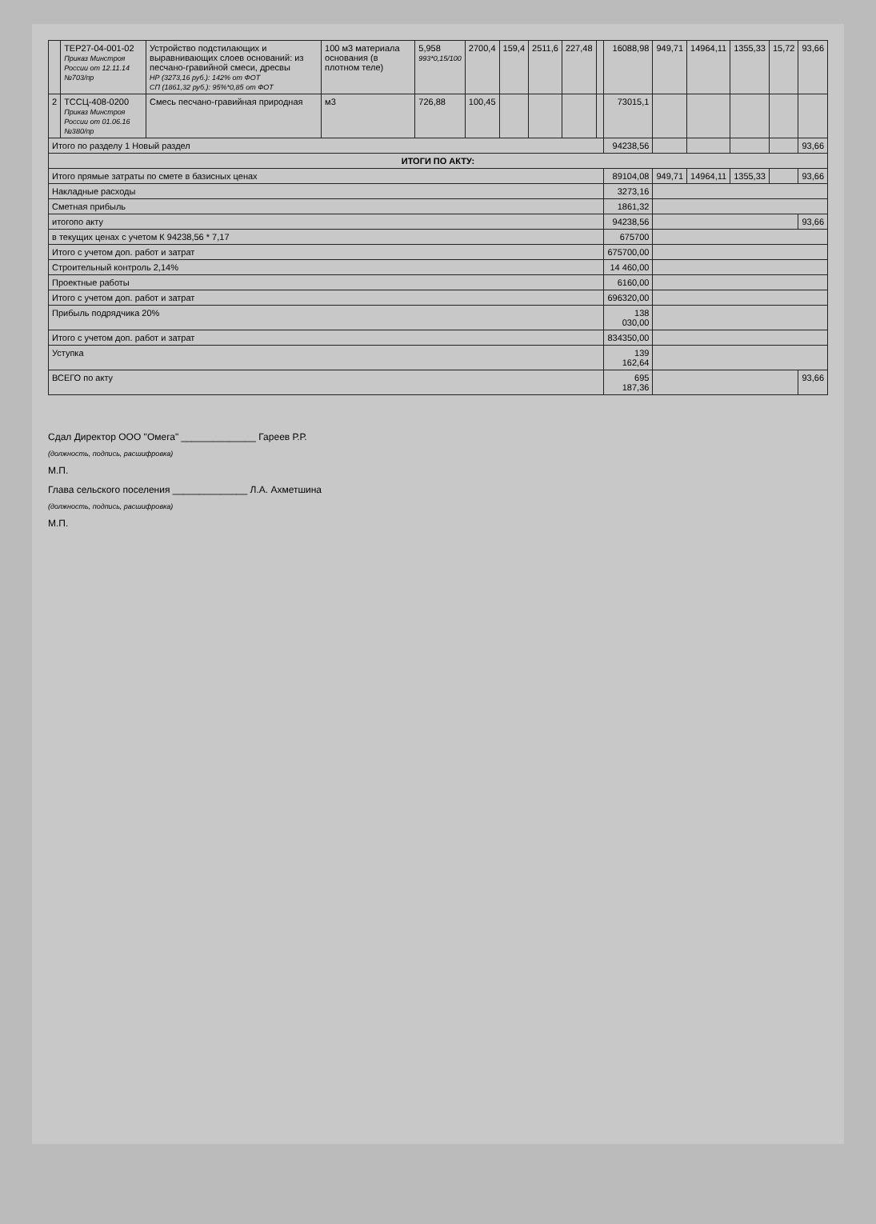| | ТЕР27-04-001-02 Приказ Минстроя России от 12.11.14 №703/пр | Устройство подстилающих и выравнивающих слоев оснований: из песчано-гравийной смеси, дресвы НР (3273,16 руб.): 142% от ФОТ СП (1861,32 руб.): 95%*0,85 от ФОТ | 100 м3 материала основания (в плотном теле) | 5,958 993*0,15/100 | 2700,4 | 159,4 | 2511,6 | 227,48 | | 16088,98 | 949,71 | 14964,11 | 1355,33 | 15,72 | 93,66 |
| 2 | ТССЦ-408-0200 Приказ Минстроя России от 01.06.16 №380/пр | Смесь песчано-гравийная природная | м3 | 726,88 | 100,45 | | | | | 73015,1 | | | | | |
| Итого по разделу 1 Новый раздел | | | | | | | | | | 94238,56 | | | | | 93,66 |
| ИТОГИ ПО АКТУ: | | | | | | | | | | | | | | | |
| Итого прямые затраты по смете в базисных ценах | | | | | | | | | | 89104,08 | 949,71 | 14964,11 | 1355,33 | | 93,66 |
| Накладные расходы | | | | | | | | | | 3273,16 | | | | | |
| Сметная прибыль | | | | | | | | | | 1861,32 | | | | | |
| итогопо акту | | | | | | | | | | 94238,56 | | | | | 93,66 |
| в текущих ценах с учетом К 94238,56 * 7,17 | | | | | | | | | | 675700 | | | | | |
| Итого с учетом доп. работ и затрат | | | | | | | | | | 675700,00 | | | | | |
| Строительный контроль 2,14% | | | | | | | | | | 14 460,00 | | | | | |
| Проектные работы | | | | | | | | | | 6160,00 | | | | | |
| Итого с учетом доп. работ и затрат | | | | | | | | | | 696320,00 | | | | | |
| Прибыль подрядчика 20% | | | | | | | | | | 138 030,00 | | | | | |
| Итого с учетом доп. работ и затрат | | | | | | | | | | 834350,00 | | | | | |
| Уступка | | | | | | | | | | 139 162,64 | | | | | |
| ВСЕГО по акту | | | | | | | | | | 695 187,36 | | | | | 93,66 |
Сдал Директор ООО "Омега" ______________ Гареев Р.Р.
(должность, подпись, расшифровка)
М.П.
Глава сельского поселения ______________ Л.А. Ахметшина
(должность, подпись, расшифровка)
М.П.